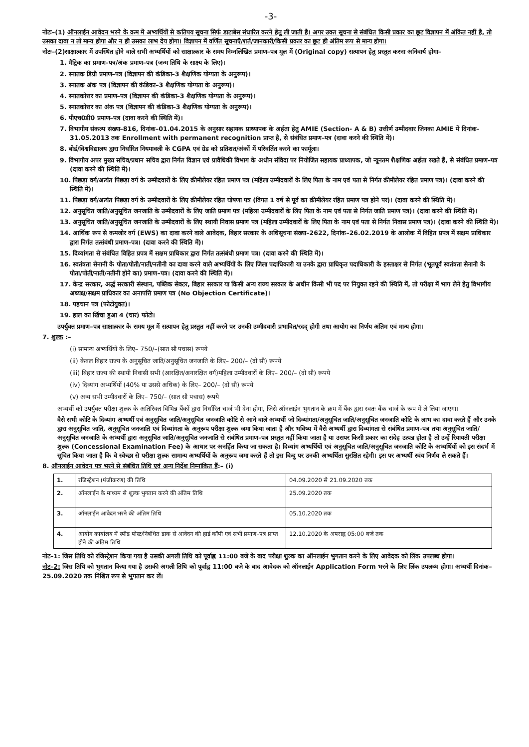-3-
नोटः–(1) ऑनलाईन आवेदन भरने के क्रम में अभ्यर्थियों से कतिपय सूचना सिर्फ डाटाबेस संधारित करने हेतु ली जाती है। अगर उक्त सूचना से संबंधित किसी प्रकार का छूट विज्ञापन में अंकित नहीं है, तो उसका दावा न तो मान्य होगा और न ही उसका लाभ देय होगा। विज्ञापन में वर्णित सूचनाएँ/शर्त/जानकारी/किसी प्रकार का छूट ही अंतिम रूप से मान्य होगा।
नोटः–(2)साक्षात्कार में उपस्थित होने वाले सभी अभ्यर्थियों को साक्षात्कार के समय निम्नलिखित प्रमाण–पत्र मूल में (Original copy) सत्यापन हेतु प्रस्तुत करना अनिवार्य होगा–
1. मैट्रिक का प्रमाण–पत्र/अंक प्रमाण–पत्र (जन्म तिथि के साक्ष्य के लिए)।
2. स्नातक डिग्री प्रमाण–पत्र (विज्ञापन की कंडिका–3 शैक्षणिक योग्यता के अनुरूप)।
3. स्नातक अंक पत्र (विज्ञापन की कंडिका–3 शैक्षणिक योग्यता के अनुरूप)।
4. स्नातकोत्तर का प्रमाण–पत्र (विज्ञापन की कंडिका–3 शैक्षणिक योग्यता के अनुरूप)।
5. स्नातकोत्तर का अंक पत्र (विज्ञापन की कंडिका–3 शैक्षणिक योग्यता के अनुरूप)।
6. पीएच0डी0 प्रमाण–पत्र (दावा करने की स्थिति में)।
7. विभागीय संकल्प संख्या–816, दिनांक–01.04.2015 के अनुसार सहायक प्राध्यापक के अर्हता हेतु AMIE (Section- A & B) उत्तीर्ण उम्मीदवार जिनका AMIE में दिनांक–31.05.2013 तक Enrollment with permanent recognition प्राप्त है, से संबंधित प्रमाण–पत्र (दावा करने की स्थिति में)।
8. बोर्ड/विश्वविद्यालय द्वारा निर्धारित नियमावली के CGPA एवं ग्रेड को प्रतिशत/अंकों में परिवर्तित करने का फार्मूला।
9. विभागीय अपर मुख्य सचिव/प्रधान सचिव द्वारा निर्गत विज्ञान एवं प्रावैधिकी विभाग के अधीन संविदा पर नियोजित सहायक प्राध्यापक, जो न्यूनतम शैक्षणिक अर्हता रखते हैं, से संबंधित प्रमाण–पत्र (दावा करने की स्थिति में)।
10. पिछड़ा वर्ग/अत्यंत पिछड़ा वर्ग के उम्मीदवारों के लिए क्रीमीलेयर रहित प्रमाण पत्र (महिला उम्मीदवारों के लिए पिता के नाम एवं पता से निर्गत क्रीमीलेयर रहित प्रमाण पत्र)। (दावा करने की स्थिति में)।
11. पिछड़ा वर्ग/अत्यंत पिछड़ा वर्ग के उम्मीदवारों के लिए क्रीमीलेयर रहित घोषणा पत्र (विगत 1 वर्ष से पूर्व का क्रीमीलेयर रहित प्रमाण पत्र होने पर)। (दावा करने की स्थिति में)।
12. अनुसूचित जाति/अनुसूचित जनजाति के उम्मीदवारों के लिए जाति प्रमाण पत्र (महिला उम्मीदवारों के लिए पिता के नाम एवं पता से निर्गत जाति प्रमाण पत्र)। (दावा करने की स्थिति में)।
13. अनुसूचित जाति/अनुसूचित जनजाति के उम्मीदवारों के लिए स्थायी निवास प्रमाण पत्र (महिला उम्मीदवारों के लिए पिता के नाम एवं पता से निर्गत निवास प्रमाण पत्र)। (दावा करने की स्थिति में)।
14. आर्थिक रूप से कमजोर वर्ग (EWS) का दावा करने वाले आवेदक, बिहार सरकार के अधिसूचना संख्या–2622, दिनांक–26.02.2019 के आलोक में विहित प्रपत्र में सक्षम प्राधिकार द्वारा निर्गत तत्संबंधी प्रमाण–पत्र। (दावा करने की स्थिति में)।
15. दिव्यांगता से संबंधित विहित प्रपत्र में सक्षम प्राधिकार द्वारा निर्गत तत्संबंधी प्रमाण पत्र। (दावा करने की स्थिति में)।
16. स्वतंत्रता सेनानी के पोता/पोती/नाती/नतीनी का दावा करने वाले अभ्यर्थियों के लिए जिला पदाधिकारी या उनके द्वारा प्राधिकृत पदाधिकारी के हस्ताक्षर से निर्गत (भूतपूर्व स्वतंत्रता सेनानी के पोता/पोती/नाती/नतीनी होने का) प्रमाण–पत्र। (दावा करने की स्थिति में)।
17. केन्द्र सरकार, अर्द्ध सरकारी संस्थान, पब्लिक सेक्टर, बिहार सरकार या किसी अन्य राज्य सरकार के अधीन किसी भी पद पर नियुक्त रहने की स्थिति में, तो परीक्षा में भाग लेने हेतु विभागीय अध्यक्ष/सक्षम प्राधिकार का अनापत्ति प्रमाण पत्र (No Objection Certificate)।
18. पहचान पत्र (फोटोयुक्त)।
19. हाल का खिंचा हुआ 4 (चार) फोटो।
उपर्युक्त प्रमाण–पत्र साक्षात्कार के समय मूल में सत्यापन हेतु प्रस्तुत नहीं करने पर उनकी उम्मीदवारी प्रभावित/रदद् होगी तथा आयोग का निर्णय अंतिम एवं मान्य होगा।
7. शुल्क :–
(i) सामान्य अभ्यर्थियों के लिए– 750/–(सात सौ पचास) रूपये
(ii) केवल बिहार राज्य के अनुसूचित जाति/अनुसूचित जनजाति के लिए– 200/– (दो सौ) रूपये
(iii) बिहार राज्य की स्थायी निवासी सभी (आरक्षित/अनारक्षित वर्ग)महिला उम्मीदवारों के लिए– 200/– (दो सौ) रूपये
(iv) दिव्यांग अभ्यर्थियों (40% या उससे अधिक) के लिए– 200/– (दो सौ) रूपये
(v) अन्य सभी उम्मीदवारों के लिए– 750/– (सात सौ पचास) रूपये
अभ्यर्थी को उपर्युक्त परीक्षा शुल्क के अतिरिक्त विभिन्न बैंकों द्वारा निर्धारित चार्ज भी देना होगा, जिसे ऑनलाईन भुगतान के क्रम में बैंक द्वारा स्वतः बैंक चार्ज के रूप में ले लिया जाएगा।
वैसे सभी कोटि के दिव्यांग अभ्यर्थी एवं अनुसूचित जाति/अनुसूचित जनजाति कोटि से आने वाले अभ्यर्थी जो दिव्यांगता/अनुसूचित जाति/अनुसूचित जनजाति कोटि के लाभ का दावा करते हैं और उनके द्वारा अनुसूचित जाति, अनुसूचित जनजाति एवं दिव्यांगता के अनुरूप परीक्षा शुल्क जमा किया जाता है और भविष्य में वैसे अभ्यर्थी द्वारा दिव्यांगता से संबंधित प्रमाण–पत्र तथा अनुसूचित जाति/अनुसूचित जनजाति के अभ्यर्थी द्वारा अनुसूचित जाति/अनुसूचित जनजाति से संबंधित प्रमाण–पत्र प्रस्तुत नहीं किया जाता है या उसपर किसी प्रकार का संदेह उत्पन्न होता है तो उन्हें रियायती परीक्षा शुल्क (Concessional Examination Fee) के आधार पर अनर्हित किया जा सकता है। दिव्यांग अभ्यर्थियों एवं अनुसूचित जाति/अनुसूचित जनजाति कोटि के अभ्यर्थियों को इस संदर्भ में सूचित किया जाता है कि वे स्वेच्छा से परीक्षा शुल्क सामान्य अभ्यर्थियों के अनुरूप जमा करते हैं तो इस बिन्दु पर उनकी अभ्यर्थिता सुरक्षित रहेगी। इस पर अभ्यर्थी स्वंय निर्णय ले सकते हैं।
8. ऑनलाईन आवेदन पत्र भरने से संबंधित तिथि एवं अन्य निर्देश निम्नांकित हैं:– (i)
| 1. | रजिस्ट्रेशन (पंजीकरण) की तिथि | 04.09.2020 से 21.09.2020 तक |
| 2. | ऑनलाईन के माध्यम से शुल्क भुगतान करने की अंतिम तिथि | 25.09.2020 तक |
| 3. | ऑनलाईन आवेदन भरने की अंतिम तिथि | 05.10.2020 तक |
| 4. | आयोग कार्यालय में स्पीड पोस्ट/निबंधित डाक से आवेदन की हार्ड कॉपी एवं सभी प्रमाण–पत्र प्राप्त होने की अंतिम तिथि | 12.10.2020 के अपराह्न 05:00 बजे तक |
नोट–1: जिस तिथि को रजिस्ट्रेशन किया गया है उसकी अगली तिथि को पूर्वाह्न 11:00 बजे के बाद परीक्षा शुल्क का ऑनलाईन भुगतान करने के लिए आवेदक को लिंक उपलब्ध होगा।
नोट–2: जिस तिथि को भुगतान किया गया है उसकी अगली तिथि को पूर्वाह्न 11:00 बजे के बाद आवेदक को ऑनलाईन Application Form भरने के लिए लिंक उपलब्ध होगा। अभ्यर्थी दिनांक– 25.09.2020 तक निश्चित रूप से भुगतान कर लें।